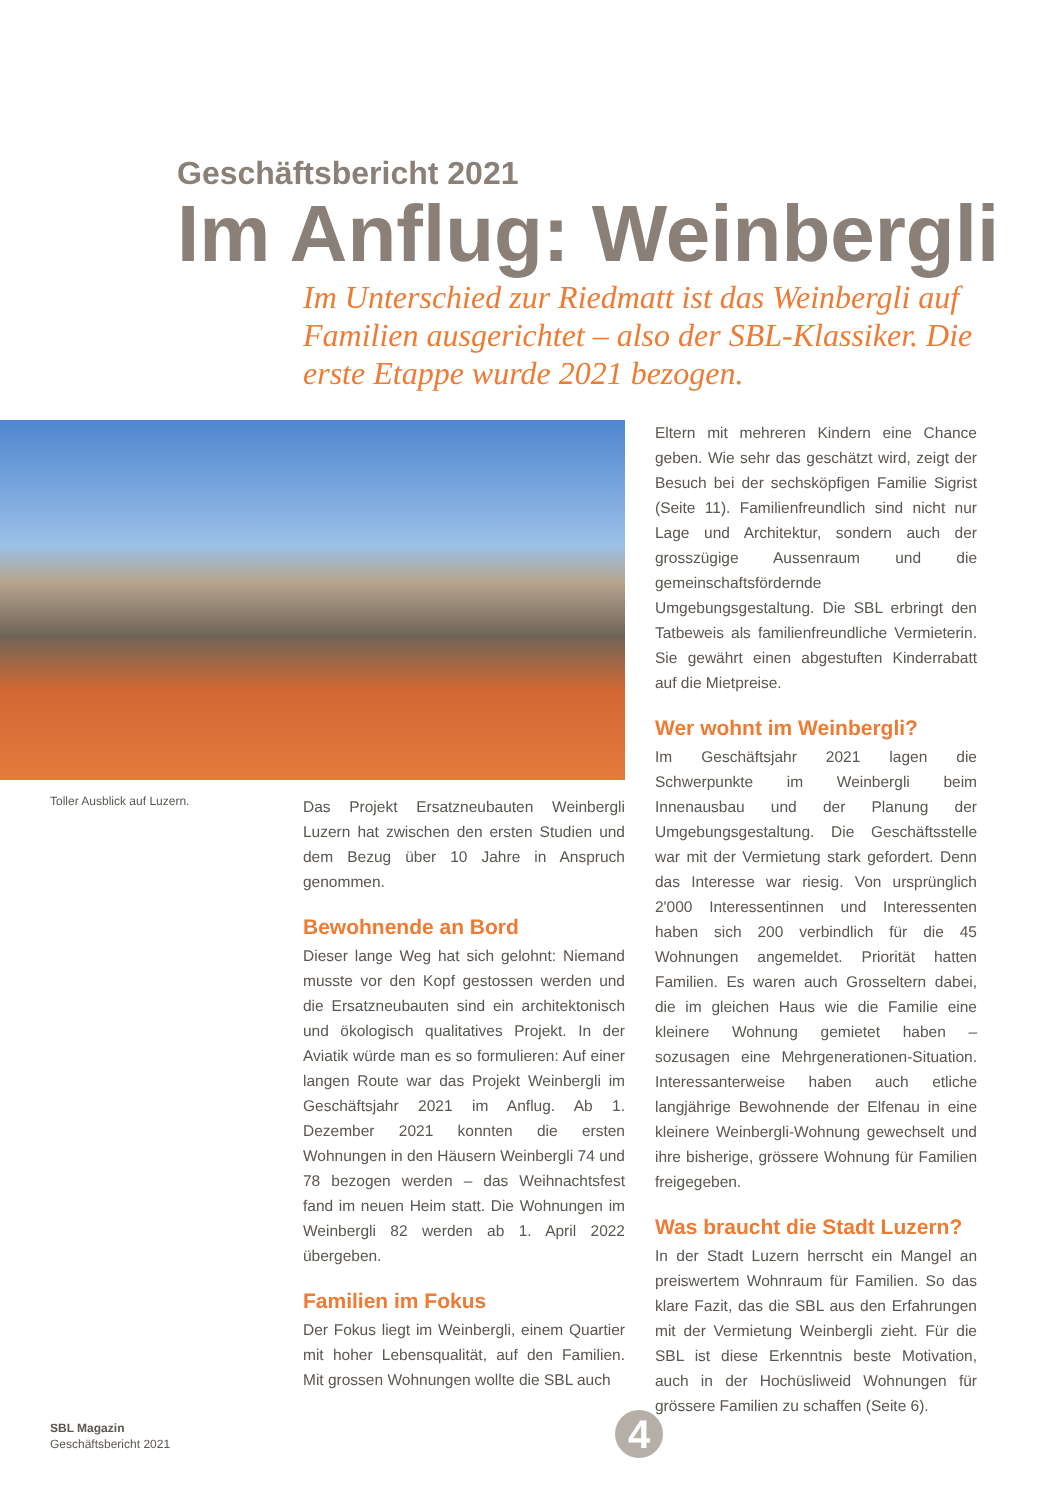Geschäftsbericht 2021
Im Anflug: Weinbergli
Im Unterschied zur Riedmatt ist das Weinbergli auf Familien ausgerichtet – also der SBL-Klassiker. Die erste Etappe wurde 2021 bezogen.
Toller Ausblick auf Luzern.
Das Projekt Ersatzneubauten Weinbergli Luzern hat zwischen den ersten Studien und dem Bezug über 10 Jahre in Anspruch genommen.
Bewohnende an Bord
Dieser lange Weg hat sich gelohnt: Niemand musste vor den Kopf gestossen werden und die Ersatzneubauten sind ein architektonisch und ökologisch qualitatives Projekt. In der Aviatik würde man es so formulieren: Auf einer langen Route war das Projekt Weinbergli im Geschäftsjahr 2021 im Anflug. Ab 1. Dezember 2021 konnten die ersten Wohnungen in den Häusern Weinbergli 74 und 78 bezogen werden – das Weihnachtsfest fand im neuen Heim statt. Die Wohnungen im Weinbergli 82 werden ab 1. April 2022 übergeben.
Familien im Fokus
Der Fokus liegt im Weinbergli, einem Quartier mit hoher Lebensqualität, auf den Familien. Mit grossen Wohnungen wollte die SBL auch
Eltern mit mehreren Kindern eine Chance geben. Wie sehr das geschätzt wird, zeigt der Besuch bei der sechsköpfigen Familie Sigrist (Seite 11). Familienfreundlich sind nicht nur Lage und Architektur, sondern auch der grosszügige Aussenraum und die gemeinschaftsfördernde Umgebungsgestaltung. Die SBL erbringt den Tatbeweis als familienfreundliche Vermieterin. Sie gewährt einen abgestuften Kinderrabatt auf die Mietpreise.
Wer wohnt im Weinbergli?
Im Geschäftsjahr 2021 lagen die Schwerpunkte im Weinbergli beim Innenausbau und der Planung der Umgebungsgestaltung. Die Geschäftsstelle war mit der Vermietung stark gefordert. Denn das Interesse war riesig. Von ursprünglich 2'000 Interessentinnen und Interessenten haben sich 200 verbindlich für die 45 Wohnungen angemeldet. Priorität hatten Familien. Es waren auch Grosseltern dabei, die im gleichen Haus wie die Familie eine kleinere Wohnung gemietet haben – sozusagen eine Mehrgenerationen-Situation. Interessanterweise haben auch etliche langjährige Bewohnende der Elfenau in eine kleinere Weinbergli-Wohnung gewechselt und ihre bisherige, grössere Wohnung für Familien freigegeben.
Was braucht die Stadt Luzern?
In der Stadt Luzern herrscht ein Mangel an preiswertem Wohnraum für Familien. So das klare Fazit, das die SBL aus den Erfahrungen mit der Vermietung Weinbergli zieht. Für die SBL ist diese Erkenntnis beste Motivation, auch in der Hochüsliweid Wohnungen für grössere Familien zu schaffen (Seite 6).
SBL Magazin
Geschäftsbericht 2021
4